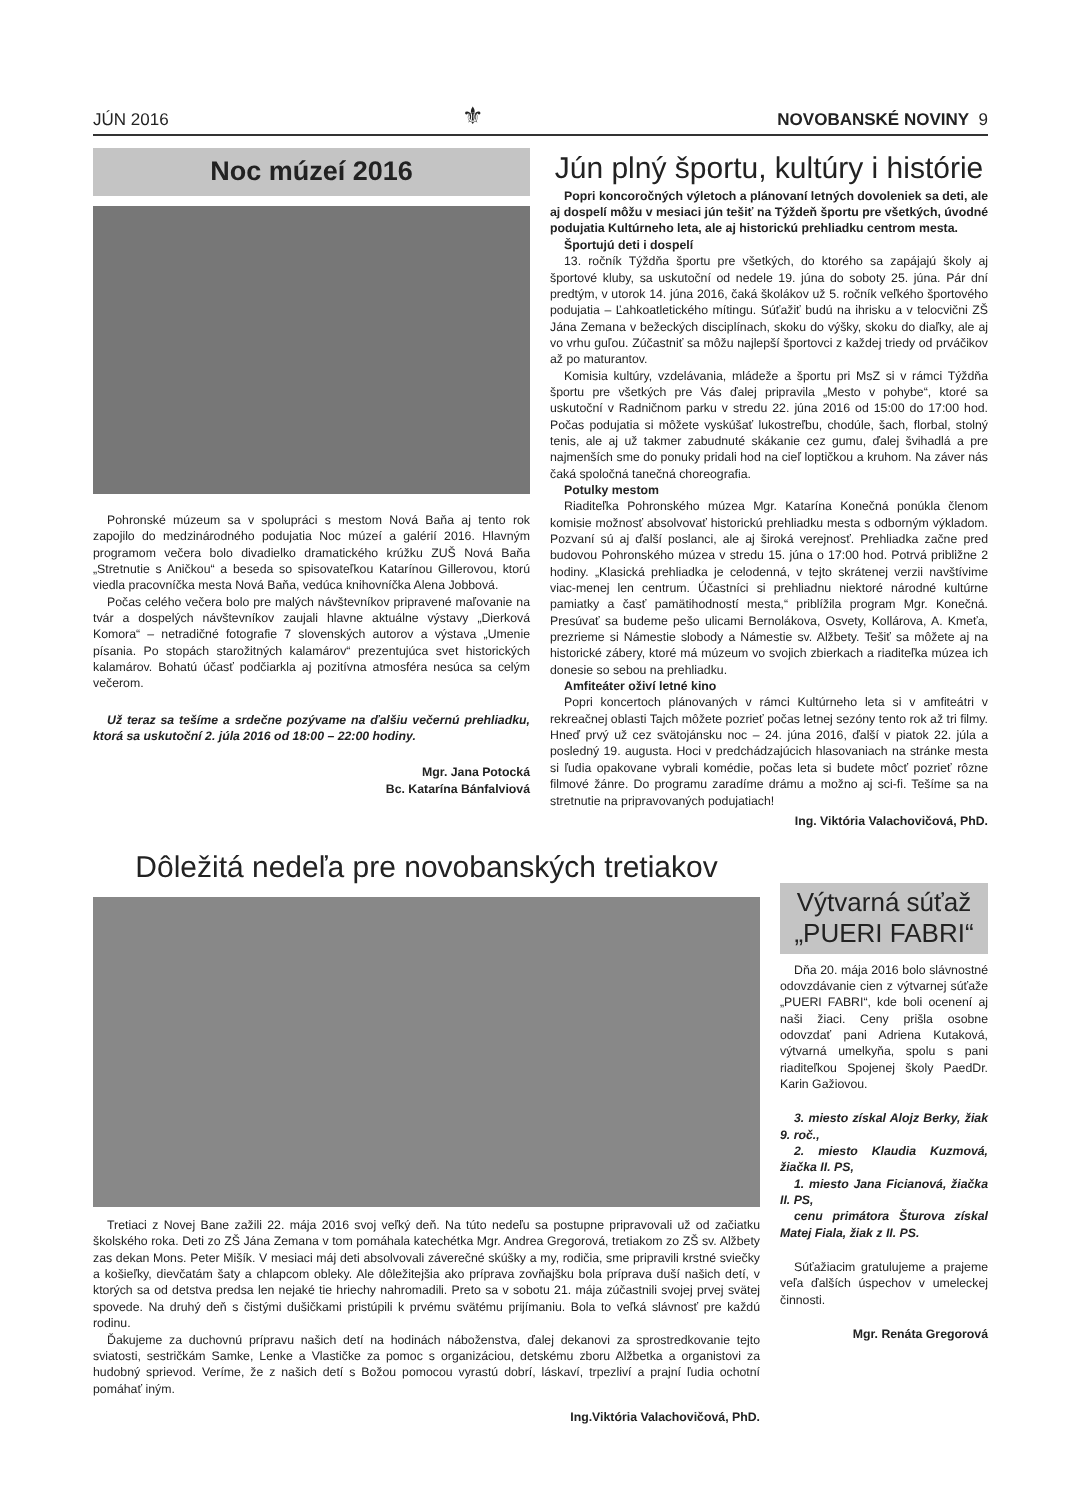JÚN 2016 ⚜ NOVOBANSKÉ NOVINY 9
Noc múzeí 2016
Pohronské múzeum sa v spolupráci s mestom Nová Baňa aj tento rok zapojilo do medzinárodného podujatia Noc múzeí a galérií 2016. Hlavným programom večera bolo divadielko dramatického krúžku ZUŠ Nová Baňa „Stretnutie s Aničkou“ a beseda so spisovateľkou Katarínou Gillerovou, ktorú viedla pracovníčka mesta Nová Baňa, vedúca knihovníčka Alena Jobbová.
Počas celého večera bolo pre malých návštevníkov pripravené maľovanie na tvár a dospelých návštevníkov zaujali hlavne aktuálne výstavy „Dierková Komora“ – netradičné fotografie 7 slovenských autorov a výstava „Umenie písania. Po stopách starožitných kalamárov“ prezentujúca svet historických kalamárov. Bohatú účasť podčiarkla aj pozitívna atmosféra nesúca sa celým večerom.
Už teraz sa tešíme a srdečne pozývame na ďalšiu večernú prehliadku, ktorá sa uskutoční 2. júla 2016 od 18:00 – 22:00 hodiny.
Mgr. Jana Potocká
Bc. Katarína Bánfalviová
Jún plný športu, kultúry i histórie
Popri koncoročných výletoch a plánovaní letných dovoleniek sa deti, ale aj dospelí môžu v mesiaci jún tešiť na Týždeň športu pre všetkých, úvodné podujatia Kultúrneho leta, ale aj historickú prehliadku centrom mesta.
Športujú deti i dospelí
13. ročník Týždňa športu pre všetkých, do ktorého sa zapájajú školy aj športové kluby, sa uskutoční od nedele 19. júna do soboty 25. júna. Pár dní predtým, v utorok 14. júna 2016, čaká školákov už 5. ročník veľkého športového podujatia – Ľahkoatletického mítingu. Súťažiť budú na ihrisku a v telocvični ZŠ Jána Zemana v bežeckých disciplínach, skoku do výšky, skoku do diaľky, ale aj vo vrhu guľou. Zúčastniť sa môžu najlepší športovci z každej triedy od prváčikov až po maturantov.
Komisia kultúry, vzdelávania, mládeže a športu pri MsZ si v rámci Týždňa športu pre všetkých pre Vás ďalej pripravila „Mesto v pohybe“, ktoré sa uskutoční v Radničnom parku v stredu 22. júna 2016 od 15:00 do 17:00 hod. Počas podujatia si môžete vyskúšať lukostreľbu, chodúle, šach, florbal, stolný tenis, ale aj už takmer zabudnuté skákanie cez gumu, ďalej švihadlá a pre najmenších sme do ponuky pridali hod na cieľ loptičkou a kruhom. Na záver nás čaká spoločná tanečná choreografia.
Potulky mestom
Riaditeľka Pohronského múzea Mgr. Katarína Konečná ponúkla členom komisie možnosť absolvovať historickú prehliadku mesta s odborným výkladom. Pozvaní sú aj ďalší poslanci, ale aj široká verejnosť. Prehliadka začne pred budovou Pohronského múzea v stredu 15. júna o 17:00 hod. Potrvá približne 2 hodiny. „Klasická prehliadka je celodenná, v tejto skrátenej verzii navštívime viac-menej len centrum. Účastníci si prehliadnu niektoré národné kultúrne pamiatky a časť pamätihodností mesta,“ priblížila program Mgr. Konečná. Presúvať sa budeme pešo ulicami Bernolákova, Osvety, Kollárova, A. Kmeťa, prezrieme si Námestie slobody a Námestie sv. Alžbety. Tešiť sa môžete aj na historické zábery, ktoré má múzeum vo svojich zbierkach a riaditeľka múzea ich donesie so sebou na prehliadku.
Amfiteáter oživí letné kino
Popri koncertoch plánovaných v rámci Kultúrneho leta si v amfiteátri v rekreačnej oblasti Tajch môžete pozrieť počas letnej sezóny tento rok až tri filmy. Hneď prvý už cez svätojánsku noc – 24. júna 2016, ďalší v piatok 22. júla a posledný 19. augusta. Hoci v predchádzajúcich hlasovaniach na stránke mesta si ľudia opakovane vybrali komédie, počas leta si budete môcť pozrieť rôzne filmové žánre. Do programu zaradíme drámu a možno aj sci-fi. Tešíme sa na stretnutie na pripravovaných podujatiach!
Ing. Viktória Valachovičová, PhD.
Dôležitá nedeľa pre novobanských tretiakov
Tretiaci z Novej Bane zažili 22. mája 2016 svoj veľký deň. Na túto nedeľu sa postupne pripravovali už od začiatku školského roka. Deti zo ZŠ Jána Zemana v tom pomáhala katechétka Mgr. Andrea Gregorová, tretiakom zo ZŠ sv. Alžbety zas dekan Mons. Peter Mišík. V mesiaci máj deti absolvovali záverečné skúšky a my, rodičia, sme pripravili krstné sviečky a košieľky, dievčatám šaty a chlapcom obleky. Ale dôležitejšia ako príprava zovňajšku bola príprava duší našich detí, v ktorých sa od detstva predsa len nejaké tie hriechy nahromadili. Preto sa v sobotu 21. mája zúčastnili svojej prvej svätej spovede. Na druhý deň s čistými dušičkami pristúpili k prvému svätému prijímaniu. Bola to veľká slávnosť pre každú rodinu.
Ďakujeme za duchovnú prípravu našich detí na hodinách náboženstva, ďalej dekanovi za sprostredkovanie tejto sviatosti, sestričkám Samke, Lenke a Vlastičke za pomoc s organizáciou, detskému zboru Alžbetka a organistovi za hudobný sprievod. Veríme, že z našich detí s Božou pomocou vyrastú dobrí, láskaví, trpezliví a prajní ľudia ochotní pomáhať iným.
Ing.Viktória Valachovičová, PhD.
Výtvarná súťaž „PUERI FABRI“
Dňa 20. mája 2016 bolo slávnostné odovzdávanie cien z výtvarnej súťaže „PUERI FABRI“, kde boli ocenení aj naši žiaci. Ceny prišla osobne odovzdať pani Adriena Kutaková, výtvarná umelkyňa, spolu s pani riaditeľkou Spojenej školy PaedDr. Karin Gažiovou.
3. miesto získal Alojz Berky, žiak 9. roč.,
2. miesto Klaudia Kuzmová, žiačka II. PS,
1. miesto Jana Ficianová, žiačka II. PS,
cenu primátora Šturova získal Matej Fiala, žiak z II. PS.
Súťažiacim gratulujeme a prajeme veľa ďalších úspechov v umeleckej činnosti.
Mgr. Renáta Gregorová